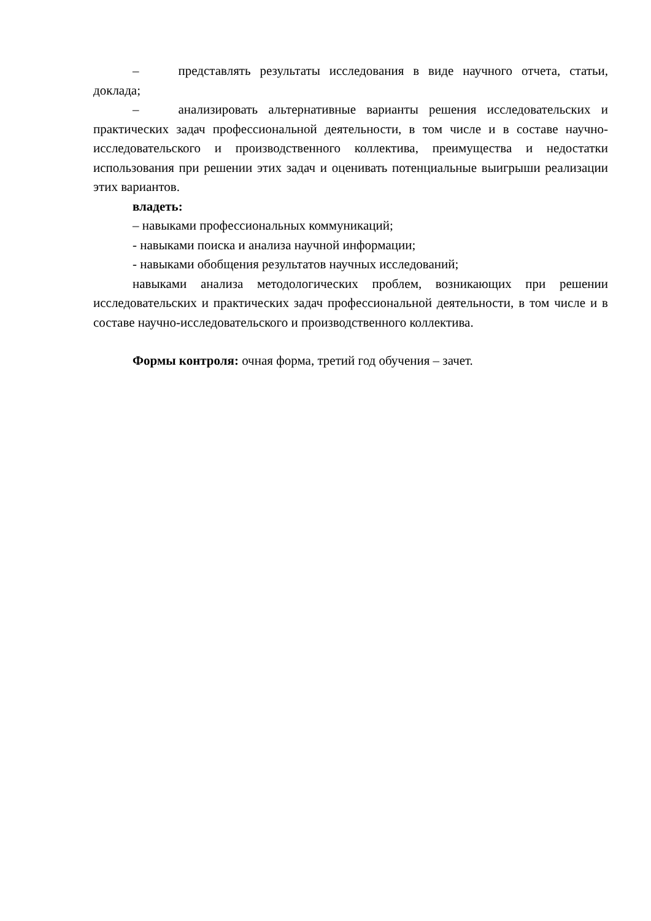– представлять результаты исследования в виде научного отчета, статьи, доклада;
– анализировать альтернативные варианты решения исследовательских и практических задач профессиональной деятельности, в том числе и в составе научно-исследовательского и производственного коллектива, преимущества и недостатки использования при решении этих задач и оценивать потенциальные выигрыши реализации этих вариантов.
владеть:
– навыками профессиональных коммуникаций;
- навыками поиска и анализа научной информации;
- навыками обобщения результатов научных исследований;
навыками анализа методологических проблем, возникающих при решении исследовательских и практических задач профессиональной деятельности, в том числе и в составе научно-исследовательского и производственного коллектива.
Формы контроля: очная форма, третий год обучения – зачет.